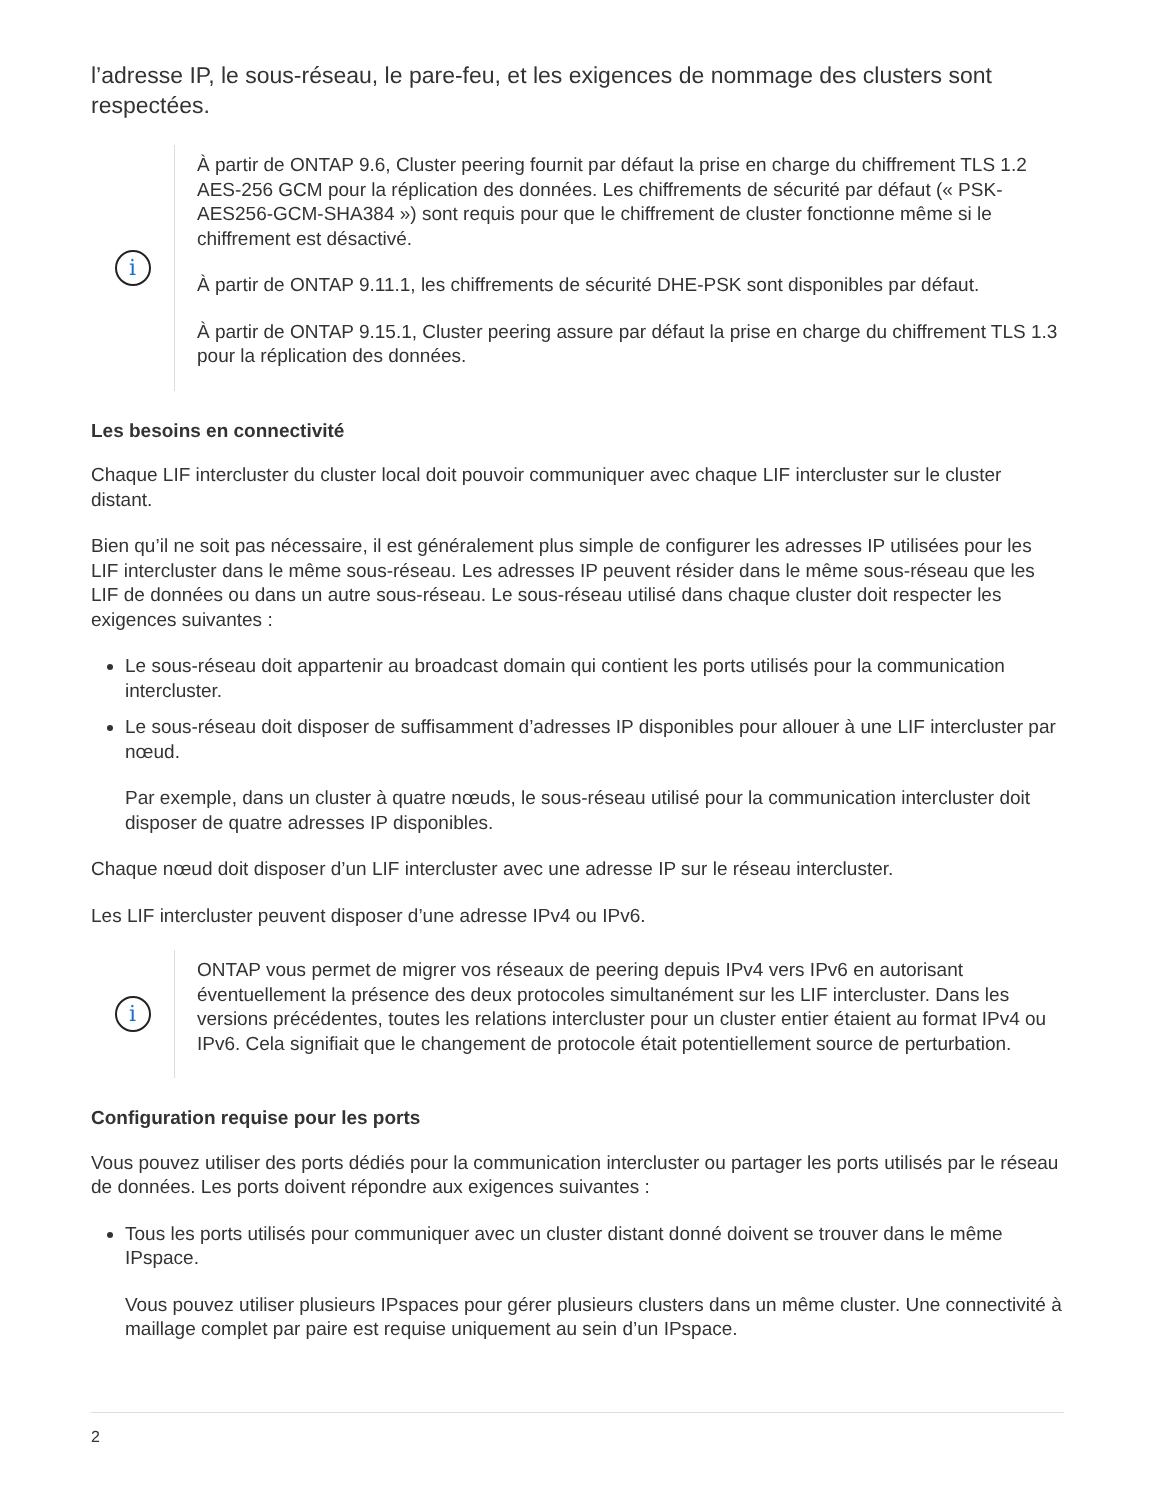l’adresse IP, le sous-réseau, le pare-feu, et les exigences de nommage des clusters sont respectées.
i
À partir de ONTAP 9.6, Cluster peering fournit par défaut la prise en charge du chiffrement TLS 1.2 AES-256 GCM pour la réplication des données. Les chiffrements de sécurité par défaut (« PSK-AES256-GCM-SHA384 ») sont requis pour que le chiffrement de cluster fonctionne même si le chiffrement est désactivé.
À partir de ONTAP 9.11.1, les chiffrements de sécurité DHE-PSK sont disponibles par défaut.
À partir de ONTAP 9.15.1, Cluster peering assure par défaut la prise en charge du chiffrement TLS 1.3 pour la réplication des données.
Les besoins en connectivité
Chaque LIF intercluster du cluster local doit pouvoir communiquer avec chaque LIF intercluster sur le cluster distant.
Bien qu’il ne soit pas nécessaire, il est généralement plus simple de configurer les adresses IP utilisées pour les LIF intercluster dans le même sous-réseau. Les adresses IP peuvent résider dans le même sous-réseau que les LIF de données ou dans un autre sous-réseau. Le sous-réseau utilisé dans chaque cluster doit respecter les exigences suivantes :
Le sous-réseau doit appartenir au broadcast domain qui contient les ports utilisés pour la communication intercluster.
Le sous-réseau doit disposer de suffisamment d’adresses IP disponibles pour allouer à une LIF intercluster par nœud.
Par exemple, dans un cluster à quatre nœuds, le sous-réseau utilisé pour la communication intercluster doit disposer de quatre adresses IP disponibles.
Chaque nœud doit disposer d’un LIF intercluster avec une adresse IP sur le réseau intercluster.
Les LIF intercluster peuvent disposer d’une adresse IPv4 ou IPv6.
i
ONTAP vous permet de migrer vos réseaux de peering depuis IPv4 vers IPv6 en autorisant éventuellement la présence des deux protocoles simultanément sur les LIF intercluster. Dans les versions précédentes, toutes les relations intercluster pour un cluster entier étaient au format IPv4 ou IPv6. Cela signifiait que le changement de protocole était potentiellement source de perturbation.
Configuration requise pour les ports
Vous pouvez utiliser des ports dédiés pour la communication intercluster ou partager les ports utilisés par le réseau de données. Les ports doivent répondre aux exigences suivantes :
Tous les ports utilisés pour communiquer avec un cluster distant donné doivent se trouver dans le même IPspace.
Vous pouvez utiliser plusieurs IPspaces pour gérer plusieurs clusters dans un même cluster. Une connectivité à maillage complet par paire est requise uniquement au sein d’un IPspace.
2